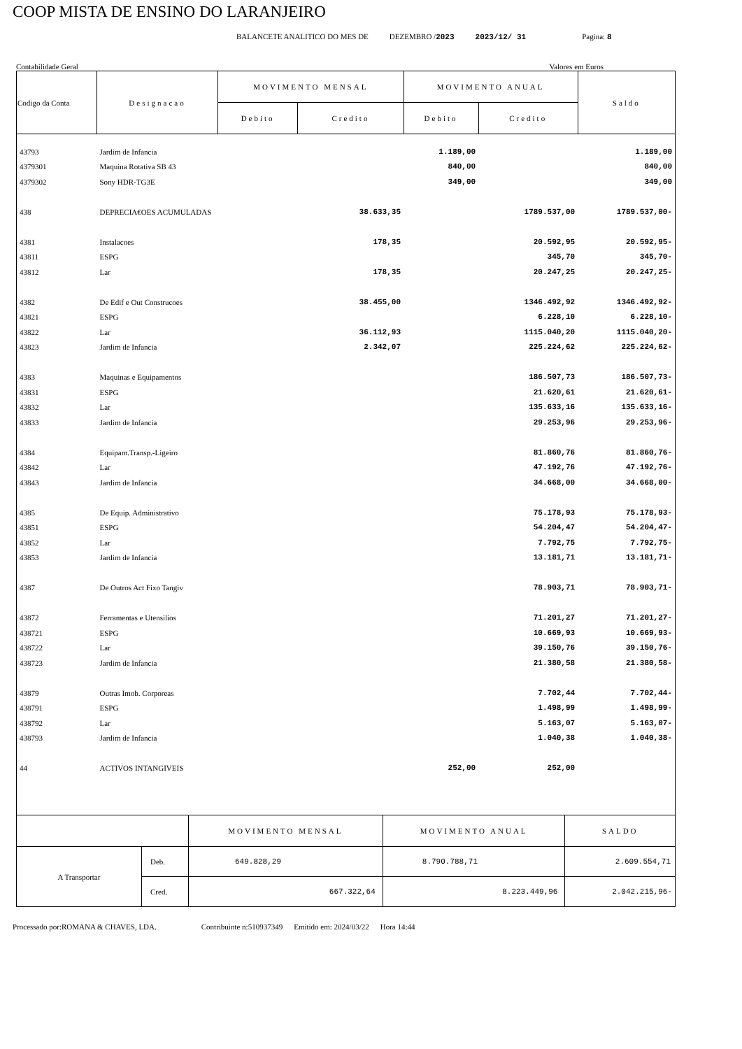COOP MISTA DE ENSINO DO LARANJEIRO
BALANCETE ANALITICO DO MES DE DEZEMBRO /2023 2023/12/ 31 Pagina: 8
Contabilidade Geral Valores em Euros
| Codigo da Conta | Designacao | MOVIMENTO MENSAL | | MOVIMENTO ANUAL | | Saldo |
| --- | --- | --- | --- | --- | --- | --- |
| | | Debito | Credito | Debito | Credito | |
| 43793 | Jardim de Infancia | | | 1.189,00 | | 1.189,00 |
| 4379301 | Maquina Rotativa SB 43 | | | 840,00 | | 840,00 |
| 4379302 | Sony HDR-TG3E | | | 349,00 | | 349,00 |
| 438 | DEPRECIA€OES ACUMULADAS | | 38.633,35 | | 1789.537,00 | 1789.537,00- |
| 4381 | Instalacoes | | 178,35 | | 20.592,95 | 20.592,95- |
| 43811 | ESPG | | | | 345,70 | 345,70- |
| 43812 | Lar | | 178,35 | | 20.247,25 | 20.247,25- |
| 4382 | De Edif e Out Construcoes | | 38.455,00 | | 1346.492,92 | 1346.492,92- |
| 43821 | ESPG | | | | 6.228,10 | 6.228,10- |
| 43822 | Lar | | 36.112,93 | | 1115.040,20 | 1115.040,20- |
| 43823 | Jardim de Infancia | | 2.342,07 | | 225.224,62 | 225.224,62- |
| 4383 | Maquinas e Equipamentos | | | | 186.507,73 | 186.507,73- |
| 43831 | ESPG | | | | 21.620,61 | 21.620,61- |
| 43832 | Lar | | | | 135.633,16 | 135.633,16- |
| 43833 | Jardim de Infancia | | | | 29.253,96 | 29.253,96- |
| 4384 | Equipam.Transp.-Ligeiro | | | | 81.860,76 | 81.860,76- |
| 43842 | Lar | | | | 47.192,76 | 47.192,76- |
| 43843 | Jardim de Infancia | | | | 34.668,00 | 34.668,00- |
| 4385 | De Equip. Administrativo | | | | 75.178,93 | 75.178,93- |
| 43851 | ESPG | | | | 54.204,47 | 54.204,47- |
| 43852 | Lar | | | | 7.792,75 | 7.792,75- |
| 43853 | Jardim de Infancia | | | | 13.181,71 | 13.181,71- |
| 4387 | De Outros Act Fixo Tangiv | | | | 78.903,71 | 78.903,71- |
| 43872 | Ferramentas e Utensilios | | | | 71.201,27 | 71.201,27- |
| 438721 | ESPG | | | | 10.669,93 | 10.669,93- |
| 438722 | Lar | | | | 39.150,76 | 39.150,76- |
| 438723 | Jardim de Infancia | | | | 21.380,58 | 21.380,58- |
| 43879 | Outras Imob. Corporeas | | | | 7.702,44 | 7.702,44- |
| 438791 | ESPG | | | | 1.498,99 | 1.498,99- |
| 438792 | Lar | | | | 5.163,07 | 5.163,07- |
| 438793 | Jardim de Infancia | | | | 1.040,38 | 1.040,38- |
| 44 | ACTIVOS INTANGIVEIS | | | 252,00 | 252,00 | |
| | | MOVIMENTO MENSAL | MOVIMENTO ANUAL | SALDO |
| A Transportar | Deb. | 649.828,29 | 8.790.788,71 | 2.609.554,71 |
| | Cred. | 667.322,64 | 8.223.449,96 | 2.042.215,96- |
Processado por:ROMANA & CHAVES, LDA. Contribuinte n:510937349 Emitido em: 2024/03/22 Hora 14:44